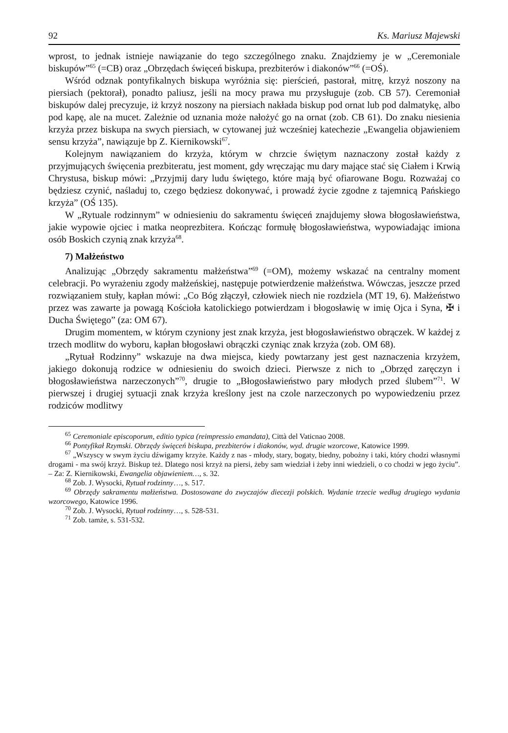92 Ks. Mariusz Majewski
wprost, to jednak istnieje nawiązanie do tego szczególnego znaku. Znajdziemy je w „Ceremoniale biskupów”<sup>65</sup> (=CB) oraz „Obrzędach święceń biskupa, prezbiterów i diakonów”<sup>66</sup> (=OŚ).
Wśród odznak pontyfikalnych biskupa wyróżnia się: pierścień, pastorał, mitrę, krzyż noszony na piersiach (pektorał), ponadto paliusz, jeśli na mocy prawa mu przysługuje (zob. CB 57). Ceremoniał biskupów dalej precyzuje, iż krzyż noszony na piersiach nakłada biskup pod ornat lub pod dalmatykę, albo pod kapę, ale na mucet. Zależnie od uznania może nałożyć go na ornat (zob. CB 61). Do znaku niesienia krzyża przez biskupa na swych piersiach, w cytowanej już wcześniej katechezie „Ewangelia objawieniem sensu krzyża”, nawiązuje bp Z. Kiernikowski<sup>67</sup>.
Kolejnym nawiązaniem do krzyża, którym w chrzcie świętym naznaczony został każdy z przyjmujących święcenia prezbiteratu, jest moment, gdy wręczając mu dary mające stać się Ciałem i Krwią Chrystusa, biskup mówi: „Przyjmij dary ludu świętego, które mają być ofiarowane Bogu. Rozważaj co będziesz czynić, naśladuj to, czego będziesz dokonywać, i prowadź życie zgodne z tajemnicą Pańskiego krzyża” (OŚ 135).
W „Rytuale rodzinnym” w odniesieniu do sakramentu święceń znajdujemy słowa błogosławieństwa, jakie wypowie ojciec i matka neoprezbitera. Kończąc formułę błogosławieństwa, wypowiadając imiona osób Boskich czynią znak krzyża<sup>68</sup>.
7) Małżeństwo
Analizując „Obrzędy sakramentu małżeństwa”<sup>69</sup> (=OM), możemy wskazać na centralny moment celebracji. Po wyrażeniu zgody małżeńskiej, następuje potwierdzenie małżeństwa. Wówczas, jeszcze przed rozwiązaniem stuły, kapłan mówi: „Co Bóg złączył, człowiek niech nie rozdziela (MT 19, 6). Małżeństwo przez was zawarte ja powagą Kościoła katolickiego potwierdzam i błogosławię w imię Ojca i Syna, ✠ i Ducha Świętego” (za: OM 67).
Drugim momentem, w którym czyniony jest znak krzyża, jest błogosławieństwo obrączek. W każdej z trzech modlitw do wyboru, kapłan błogosławi obrączki czyniąc znak krzyża (zob. OM 68).
„Rytuał Rodzinny” wskazuje na dwa miejsca, kiedy powtarzany jest gest naznaczenia krzyżem, jakiego dokonują rodzice w odniesieniu do swoich dzieci. Pierwsze z nich to „Obrzęd zaręczyn i błogosławieństwa narzeczonych”<sup>70</sup>, drugie to „Błogosławieństwo pary młodych przed ślubem”<sup>71</sup>. W pierwszej i drugiej sytuacji znak krzyża kreślony jest na czole narzeczonych po wypowiedzeniu przez rodziców modlitwy
<sup>65</sup> Ceremoniale episcoporum, editio typica (reimpressio emandata), Città del Vaticnao 2008.
<sup>66</sup> Pontyfikał Rzymski. Obrzędy święceń biskupa, prezbiterów i diakonów, wyd. drugie wzorcowe, Katowice 1999.
<sup>67</sup> „Wszyscy w swym życiu dźwigamy krzyże. Każdy z nas - młody, stary, bogaty, biedny, pobożny i taki, który chodzi własnymi drogami - ma swój krzyż. Biskup też. Dlatego nosi krzyż na piersi, żeby sam wiedział i żeby inni wiedzieli, o co chodzi w jego życiu”. – Za: Z. Kiernikowski, Ewangelia objawieniem…, s. 32.
<sup>68</sup> Zob. J. Wysocki, Rytuał rodzinny…, s. 517.
<sup>69</sup> Obrzędy sakramentu małżeństwa. Dostosowane do zwyczajów diecezji polskich. Wydanie trzecie według drugiego wydania wzorcowego, Katowice 1996.
<sup>70</sup> Zob. J. Wysocki, Rytuał rodzinny…, s. 528-531.
<sup>71</sup> Zob. tamże, s. 531-532.